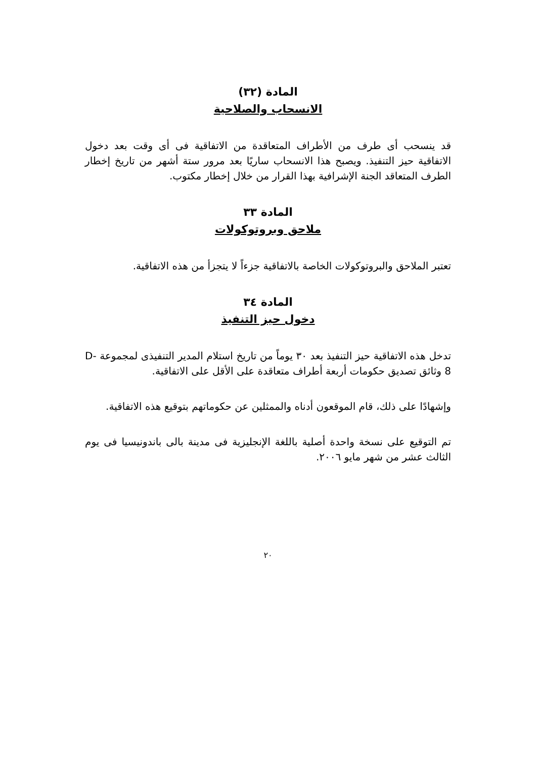المادة (٣٢)
الانسحاب والصلاحية
قد ينسحب أى طرف من الأطراف المتعاقدة من الاتفاقية فى أى وقت بعد دخول الاتفاقية حيز التنفيذ. ويصبح هذا الانسحاب ساريًا بعد مرور ستة أشهر من تاريخ إخطار الطرف المتعاقد الجنة الإشرافية بهذا القرار من خلال إخطار مكتوب.
المادة ٣٣
ملاحق وبروتوكولات
تعتبر الملاحق والبروتوكولات الخاصة بالاتفاقية جزءاً لا يتجزأ من هذه الاتفاقية.
المادة ٣٤
دخول حيز التنفيذ
تدخل هذه الاتفاقية حيز التنفيذ بعد ٣٠ يوماً من تاريخ استلام المدير التنفيذى لمجموعة D-8 وثائق تصديق حكومات أربعة أطراف متعاقدة على الأقل على الاتفاقية.
وإشهادًا على ذلك، قام الموقعون أدناه والممثلين عن حكوماتهم بتوقيع هذه الاتفاقية.
تم التوقيع على نسخة واحدة أصلية باللغة الإنجليزية فى مدينة بالى باندونيسيا فى يوم الثالث عشر من شهر مايو ٢٠٠٦.
٢٠